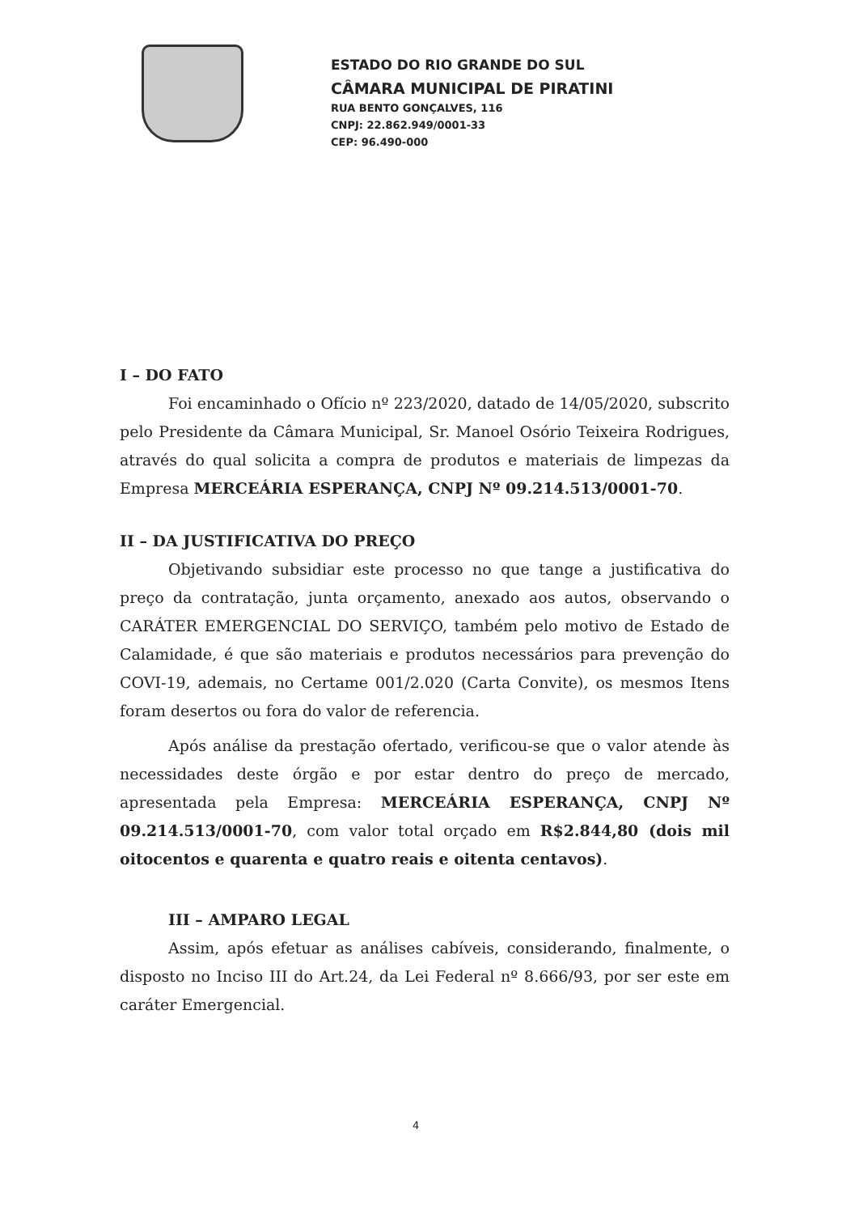ESTADO DO RIO GRANDE DO SUL
CÂMARA MUNICIPAL DE PIRATINI
RUA BENTO GONÇALVES, 116
CNPJ: 22.862.949/0001-33
CEP: 96.490-000
I – DO FATO
Foi encaminhado o Ofício nº 223/2020, datado de 14/05/2020, subscrito pelo Presidente da Câmara Municipal, Sr. Manoel Osório Teixeira Rodrigues, através do qual solicita a compra de produtos e materiais de limpezas da Empresa MERCEÁRIA ESPERANÇA, CNPJ Nº 09.214.513/0001-70.
II – DA JUSTIFICATIVA DO PREÇO
Objetivando subsidiar este processo no que tange a justificativa do preço da contratação, junta orçamento, anexado aos autos, observando o CARÁTER EMERGENCIAL DO SERVIÇO, também pelo motivo de Estado de Calamidade, é que são materiais e produtos necessários para prevenção do COVI-19, ademais, no Certame 001/2.020 (Carta Convite), os mesmos Itens foram desertos ou fora do valor de referencia.
Após análise da prestação ofertado, verificou-se que o valor atende às necessidades deste órgão e por estar dentro do preço de mercado, apresentada pela Empresa: MERCEÁRIA ESPERANÇA, CNPJ Nº 09.214.513/0001-70, com valor total orçado em R$2.844,80 (dois mil oitocentos e quarenta e quatro reais e oitenta centavos).
III – AMPARO LEGAL
Assim, após efetuar as análises cabíveis, considerando, finalmente, o disposto no Inciso III do Art.24, da Lei Federal nº 8.666/93, por ser este em caráter Emergencial.
4